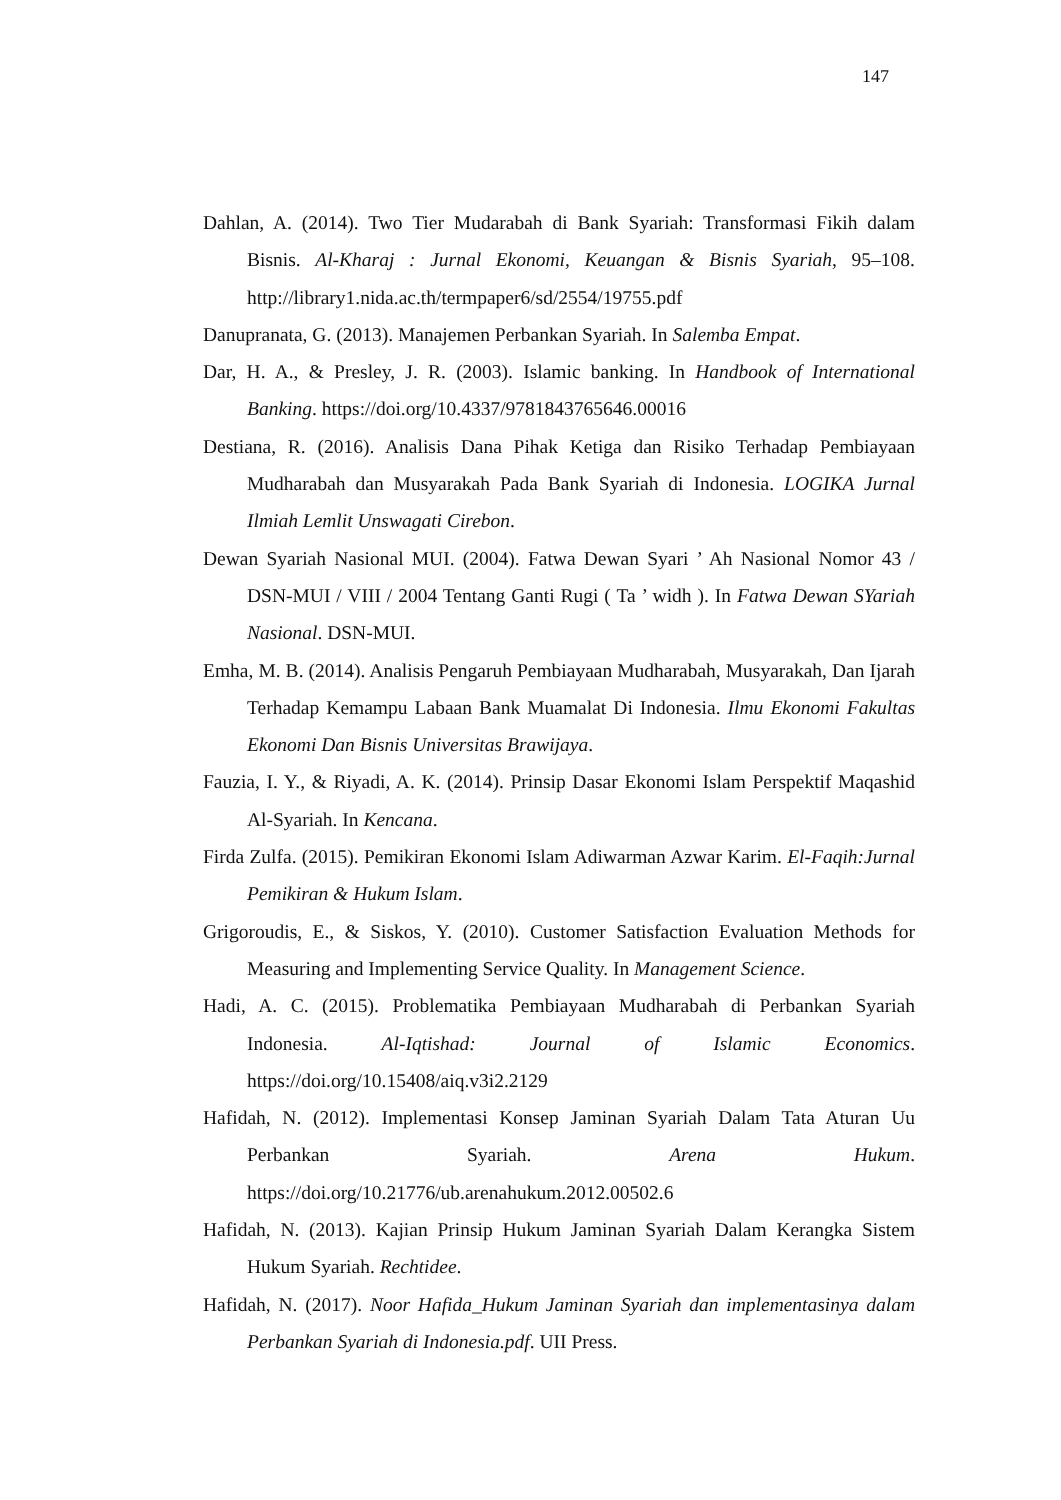147
Dahlan, A. (2014). Two Tier Mudarabah di Bank Syariah: Transformasi Fikih dalam Bisnis. Al-Kharaj : Jurnal Ekonomi, Keuangan & Bisnis Syariah, 95–108. http://library1.nida.ac.th/termpaper6/sd/2554/19755.pdf
Danupranata, G. (2013). Manajemen Perbankan Syariah. In Salemba Empat.
Dar, H. A., & Presley, J. R. (2003). Islamic banking. In Handbook of International Banking. https://doi.org/10.4337/9781843765646.00016
Destiana, R. (2016). Analisis Dana Pihak Ketiga dan Risiko Terhadap Pembiayaan Mudharabah dan Musyarakah Pada Bank Syariah di Indonesia. LOGIKA Jurnal Ilmiah Lemlit Unswagati Cirebon.
Dewan Syariah Nasional MUI. (2004). Fatwa Dewan Syari ’ Ah Nasional Nomor 43 / DSN-MUI / VIII / 2004 Tentang Ganti Rugi ( Ta ’ widh ). In Fatwa Dewan SYariah Nasional. DSN-MUI.
Emha, M. B. (2014). Analisis Pengaruh Pembiayaan Mudharabah, Musyarakah, Dan Ijarah Terhadap Kemampu Labaan Bank Muamalat Di Indonesia. Ilmu Ekonomi Fakultas Ekonomi Dan Bisnis Universitas Brawijaya.
Fauzia, I. Y., & Riyadi, A. K. (2014). Prinsip Dasar Ekonomi Islam Perspektif Maqashid Al-Syariah. In Kencana.
Firda Zulfa. (2015). Pemikiran Ekonomi Islam Adiwarman Azwar Karim. El-Faqih:Jurnal Pemikiran & Hukum Islam.
Grigoroudis, E., & Siskos, Y. (2010). Customer Satisfaction Evaluation Methods for Measuring and Implementing Service Quality. In Management Science.
Hadi, A. C. (2015). Problematika Pembiayaan Mudharabah di Perbankan Syariah Indonesia. Al-Iqtishad: Journal of Islamic Economics. https://doi.org/10.15408/aiq.v3i2.2129
Hafidah, N. (2012). Implementasi Konsep Jaminan Syariah Dalam Tata Aturan Uu Perbankan Syariah. Arena Hukum. https://doi.org/10.21776/ub.arenahukum.2012.00502.6
Hafidah, N. (2013). Kajian Prinsip Hukum Jaminan Syariah Dalam Kerangka Sistem Hukum Syariah. Rechtidee.
Hafidah, N. (2017). Noor Hafida_Hukum Jaminan Syariah dan implementasinya dalam Perbankan Syariah di Indonesia.pdf. UII Press.